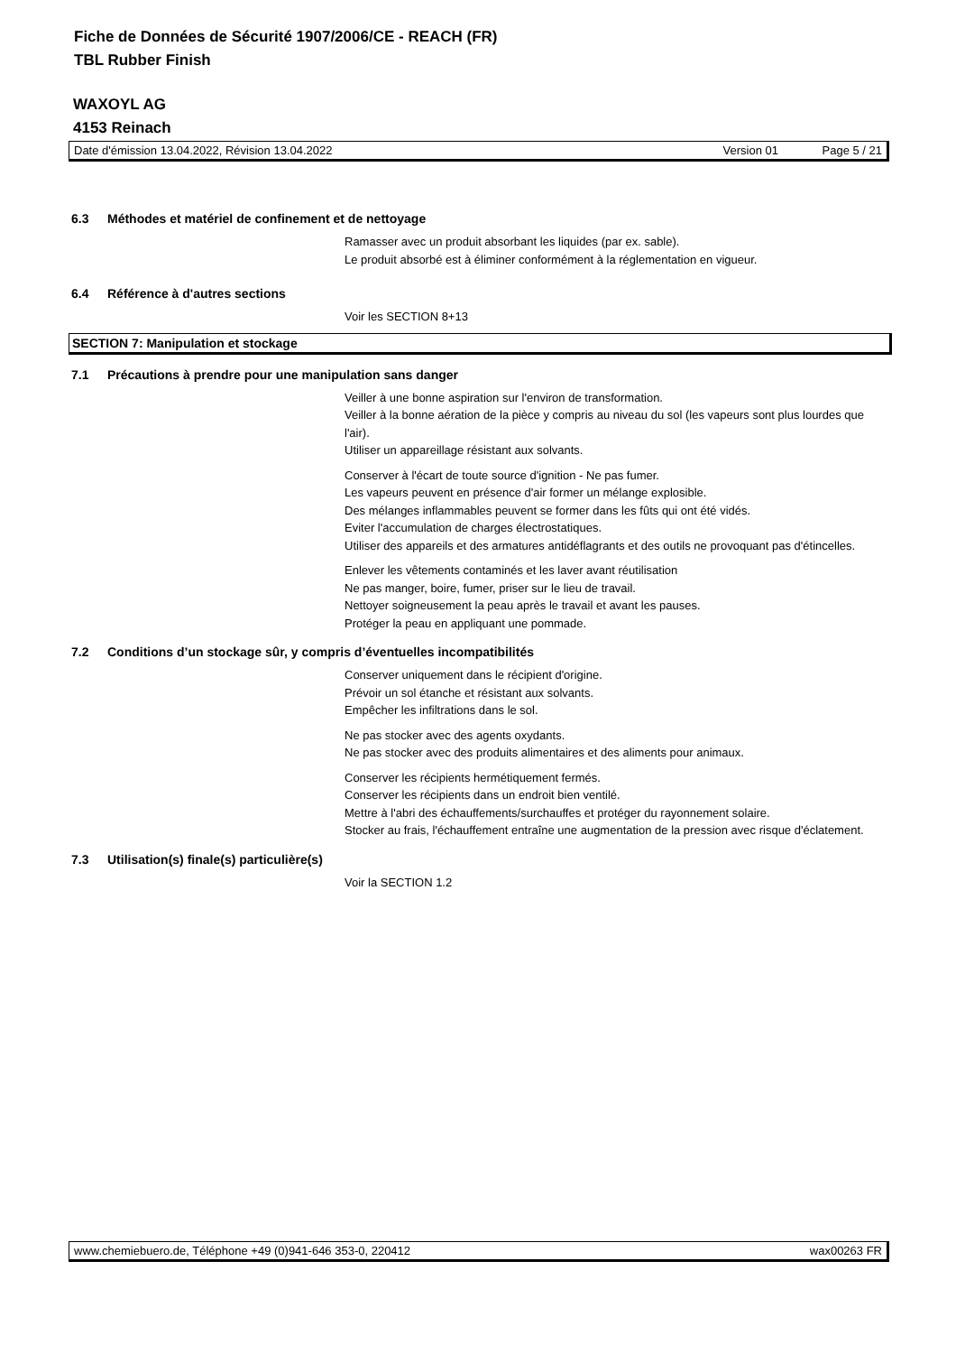Fiche de Données de Sécurité 1907/2006/CE - REACH (FR)
TBL Rubber Finish
WAXOYL AG
4153 Reinach
Date d'émission 13.04.2022, Révision 13.04.2022 Version 01 Page 5 / 21
6.3 Méthodes et matériel de confinement et de nettoyage
Ramasser avec un produit absorbant les liquides (par ex. sable).
Le produit absorbé est à éliminer conformément à la réglementation en vigueur.
6.4 Référence à d'autres sections
Voir les SECTION 8+13
SECTION 7: Manipulation et stockage
7.1 Précautions à prendre pour une manipulation sans danger
Veiller à une bonne aspiration sur l'environ de transformation.
Veiller à la bonne aération de la pièce y compris au niveau du sol (les vapeurs sont plus lourdes que l'air).
Utiliser un appareillage résistant aux solvants.
Conserver à l'écart de toute source d'ignition - Ne pas fumer.
Les vapeurs peuvent en présence d'air former un mélange explosible.
Des mélanges inflammables peuvent se former dans les fûts qui ont été vidés.
Eviter l'accumulation de charges électrostatiques.
Utiliser des appareils et des armatures antidéflagrants et des outils ne provoquant pas d'étincelles.
Enlever les vêtements contaminés et les laver avant réutilisation
Ne pas manger, boire, fumer, priser sur le lieu de travail.
Nettoyer soigneusement la peau après le travail et avant les pauses.
Protéger la peau en appliquant une pommade.
7.2 Conditions d’un stockage sûr, y compris d’éventuelles incompatibilités
Conserver uniquement dans le récipient d'origine.
Prévoir un sol étanche et résistant aux solvants.
Empêcher les infiltrations dans le sol.
Ne pas stocker avec des agents oxydants.
Ne pas stocker avec des produits alimentaires et des aliments pour animaux.
Conserver les récipients hermétiquement fermés.
Conserver les récipients dans un endroit bien ventilé.
Mettre à l'abri des échauffements/surchauffes et protéger du rayonnement solaire.
Stocker au frais, l'échauffement entraîne une augmentation de la pression avec risque d'éclatement.
7.3 Utilisation(s) finale(s) particulière(s)
Voir la SECTION 1.2
www.chemiebuero.de, Téléphone +49 (0)941-646 353-0, 220412 wax00263 FR